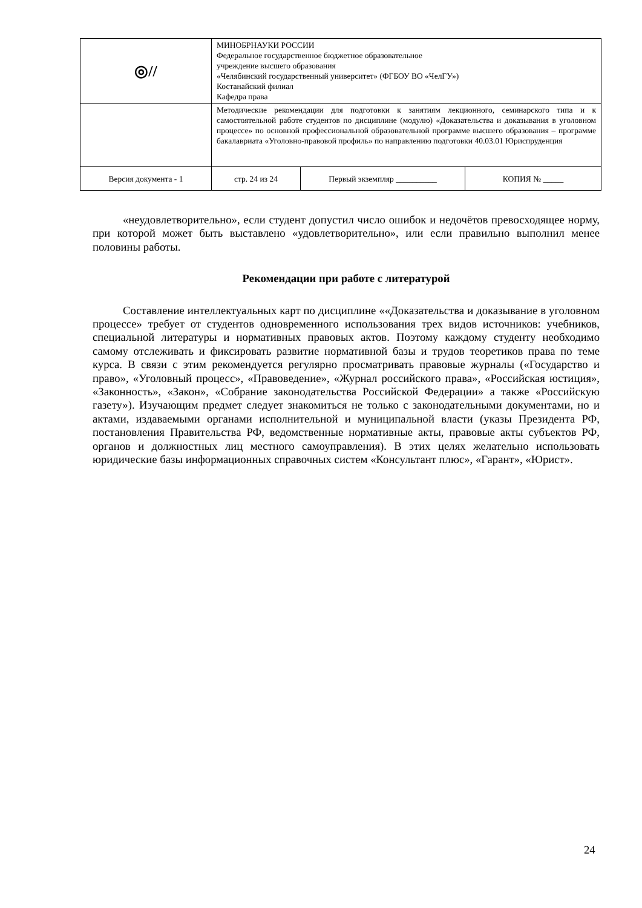| ◎// | МИНОБРНАУКИ РОССИИ Федеральное государственное бюджетное образовательное учреждение высшего образования «Челябинский государственный университет» (ФГБОУ ВО «ЧелГУ») Костанайский филиал Кафедра права | | |
| | Методические рекомендации для подготовки к занятиям лекционного, семинарского типа и к самостоятельной работе студентов по дисциплине (модулю) «Доказательства и доказывания в уголовном процессе» по основной профессиональной образовательной программе высшего образования – программе бакалавриата «Уголовно-правовой профиль» по направлению подготовки 40.03.01 Юриспруденция | | |
| Версия документа - 1 | стр. 24 из 24 | Первый экземпляр __________ | КОПИЯ № _____ |
«неудовлетворительно», если студент допустил число ошибок и недочётов превосходящее норму, при которой может быть выставлено «удовлетворительно», или если правильно выполнил менее половины работы.
Рекомендации при работе с литературой
Составление интеллектуальных карт по дисциплине ««Доказательства и доказывание в уголовном процессе» требует от студентов одновременного использования трех видов источников: учебников, специальной литературы и нормативных правовых актов. Поэтому каждому студенту необходимо самому отслеживать и фиксировать развитие нормативной базы и трудов теоретиков права по теме курса. В связи с этим рекомендуется регулярно просматривать правовые журналы («Государство и право», «Уголовный процесс», «Правоведение», «Журнал российского права», «Российская юстиция», «Законность», «Закон», «Собрание законодательства Российской Федерации» а также «Российскую газету»). Изучающим предмет следует знакомиться не только с законодательными документами, но и актами, издаваемыми органами исполнительной и муниципальной власти (указы Президента РФ, постановления Правительства РФ, ведомственные нормативные акты, правовые акты субъектов РФ, органов и должностных лиц местного самоуправления). В этих целях желательно использовать юридические базы информационных справочных систем «Консультант плюс», «Гарант», «Юрист».
24